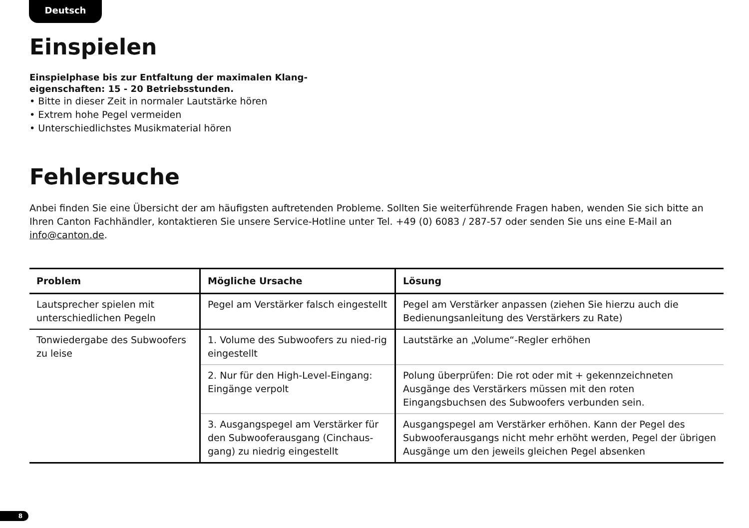Deutsch
Einspielen
Einspielphase bis zur Entfaltung der maximalen Klang-
eigenschaften: 15 - 20 Betriebsstunden.
• Bitte in dieser Zeit in normaler Lautstärke hören
• Extrem hohe Pegel vermeiden
• Unterschiedlichstes Musikmaterial hören
Fehlersuche
Anbei finden Sie eine Übersicht der am häufigsten auftretenden Probleme. Sollten Sie weiterführende Fragen haben, wenden Sie sich bitte an Ihren Canton Fachhändler, kontaktieren Sie unsere Service-Hotline unter Tel. +49 (0) 6083 / 287-57 oder senden Sie uns eine E-Mail an info@canton.de.
| Problem | Mögliche Ursache | Lösung |
| --- | --- | --- |
| Lautsprecher spielen mit unterschiedlichen Pegeln | Pegel am Verstärker falsch eingestellt | Pegel am Verstärker anpassen (ziehen Sie hierzu auch die Bedienungsanleitung des Verstärkers zu Rate) |
| Tonwiedergabe des Subwoofers zu leise | 1. Volume des Subwoofers zu nied-rig eingestellt | Lautstärke an „Volume“-Regler erhöhen |
| | 2. Nur für den High-Level-Eingang: Eingänge verpolt | Polung überprüfen: Die rot oder mit + gekennzeichneten Ausgänge des Verstärkers müssen mit den roten Eingangsbuchsen des Subwoofers verbunden sein. |
| | 3. Ausgangspegel am Verstärker für den Subwooferausgang (Cinchaus-gang) zu niedrig eingestellt | Ausgangspegel am Verstärker erhöhen. Kann der Pegel des Subwooferausgangs nicht mehr erhöht werden, Pegel der übrigen Ausgänge um den jeweils gleichen Pegel absenken |
8